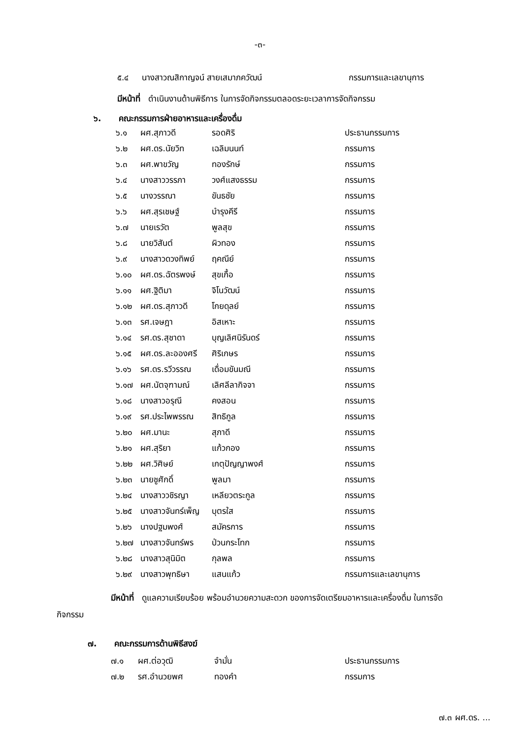-๓-
| ๕.๔ | นางสาวณสิกาญจน์ สายเสมาภควัฒน์ | กรรมการและเลขานุการ |
มีหน้าที่ ดำเนินงานด้านพิธีการ ในการจัดกิจกรรมตลอดระยะเวลาการจัดกิจกรรม
๖. คณะกรรมการฝ่ายอาหารและเครื่องดื่ม
| ๖.๑ | ผศ.สุภาวดี | รอดศิริ | ประธานกรรมการ |
| ๖.๒ | ผศ.ดร.นัยวิท | เฉลิมนนท์ | กรรมการ |
| ๖.๓ | ผศ.พาขวัญ | ทองรักษ์ | กรรมการ |
| ๖.๔ | นางสาววรรภา | วงศ์แสงธรรม | กรรมการ |
| ๖.๕ | นางวรรณา | ขันธชัย | กรรมการ |
| ๖.๖ | ผศ.สุรเชษฐ์ | บำรุงคีรี | กรรมการ |
| ๖.๗ | นายเรวัต | พูลสุข | กรรมการ |
| ๖.๘ | นายวิสันต์ | ผิวทอง | กรรมการ |
| ๖.๙ | นางสาวดวงทิพย์ | ฤคณีย์ | กรรมการ |
| ๖.๑๐ | ผศ.ดร.ฉัตรพงษ์ | สุขเกื้อ | กรรมการ |
| ๖.๑๑ | ผศ.ฐิติมา | จิโนวัฒน์ | กรรมการ |
| ๖.๑๒ | ผศ.ดร.สุภาวดี | โกยดุลย์ | กรรมการ |
| ๖.๑๓ | รศ.เจษฎา | อิสเหาะ | กรรมการ |
| ๖.๑๔ | รศ.ดร.สุชาดา | บุญเลิศนิรันดร์ | กรรมการ |
| ๖.๑๕ | ผศ.ดร.ละอองศรี | ศิริเกษร | กรรมการ |
| ๖.๑๖ | รศ.ดร.รวีวรรณ | เดื่อมขันมณี | กรรมการ |
| ๖.๑๗ | ผศ.นัตจุฑามณ์ | เลิศลีลากิจจา | กรรมการ |
| ๖.๑๘ | นางสาวอรุณี | คงสอน | กรรมการ |
| ๖.๑๙ | รศ.ประไพพรรณ | สิทธิกูล | กรรมการ |
| ๖.๒๐ | ผศ.มานะ | สุภาดี | กรรมการ |
| ๖.๒๑ | ผศ.สุริยา | แก้วกอง | กรรมการ |
| ๖.๒๒ | ผศ.วิศิษย์ | เกตุปัญญาพงศ์ | กรรมการ |
| ๖.๒๓ | นายชูศักดิ์ | พูลมา | กรรมการ |
| ๖.๒๔ | นางสาววชิรญา | เหลียวตระกูล | กรรมการ |
| ๖.๒๕ | นางสาวจันทร์เพ็ญ | บุตรใส | กรรมการ |
| ๖.๒๖ | นางปฐมพงศ์ | สมัครการ | กรรมการ |
| ๖.๒๗ | นางสาวจันทร์พร | ป่วนกระโทก | กรรมการ |
| ๖.๒๘ | นางสาวสุนิมิต | กุลพล | กรรมการ |
| ๖.๒๙ | นางสาวพุทธิษา | แสนแก้ว | กรรมการและเลขานุการ |
มีหน้าที่ ดูแลความเรียบร้อย พร้อมอำนวยความสะดวก ของการจัดเตรียมอาหารและเครื่องดื่ม ในการจัดกิจกรรม
๗. คณะกรรมการด้านพิธีสงฆ์
| ๗.๑ | ผศ.ต่อวุฒิ | จำมั่น | ประธานกรรมการ |
| ๗.๒ | รศ.อำนวยพศ | ทองคำ | กรรมการ |
๗.๓ ผศ.ดร. ...